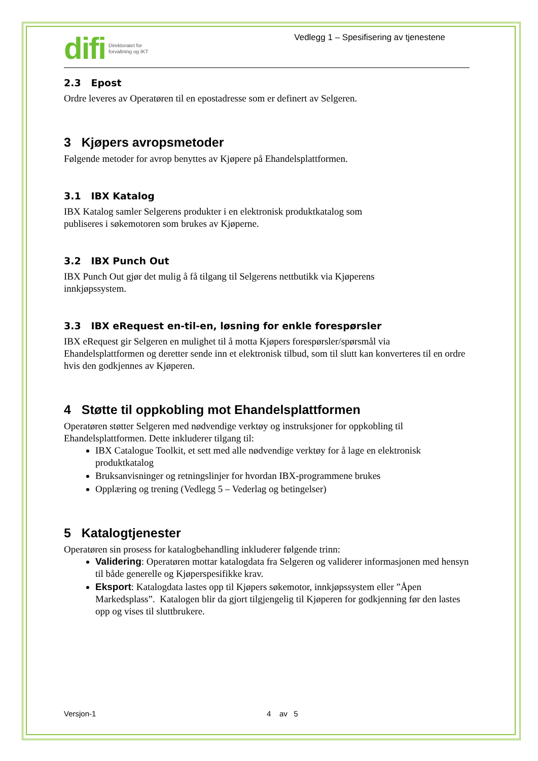difi Direktoratet for
forvaltning og IKT
Vedlegg 1 – Spesifisering av tjenestene
2.3 Epost
Ordre leveres av Operatøren til en epostadresse som er definert av Selgeren.
3 Kjøpers avropsmetoder
Følgende metoder for avrop benyttes av Kjøpere på Ehandelsplattformen.
3.1 IBX Katalog
IBX Katalog samler Selgerens produkter i en elektronisk produktkatalog som
publiseres i søkemotoren som brukes av Kjøperne.
3.2 IBX Punch Out
IBX Punch Out gjør det mulig å få tilgang til Selgerens nettbutikk via Kjøperens
innkjøpssystem.
3.3 IBX eRequest en-til-en, løsning for enkle forespørsler
IBX eRequest gir Selgeren en mulighet til å motta Kjøpers forespørsler/spørsmål via Ehandelsplattformen og deretter sende inn et elektronisk tilbud, som til slutt kan konverteres til en ordre hvis den godkjennes av Kjøperen.
4 Støtte til oppkobling mot Ehandelsplattformen
Operatøren støtter Selgeren med nødvendige verktøy og instruksjoner for oppkobling til Ehandelsplattformen. Dette inkluderer tilgang til:
IBX Catalogue Toolkit, et sett med alle nødvendige verktøy for å lage en elektronisk produktkatalog
Bruksanvisninger og retningslinjer for hvordan IBX-programmene brukes
Opplæring og trening (Vedlegg 5 – Vederlag og betingelser)
5 Katalogtjenester
Operatøren sin prosess for katalogbehandling inkluderer følgende trinn:
Validering: Operatøren mottar katalogdata fra Selgeren og validerer informasjonen med hensyn til både generelle og Kjøperspesifikke krav.
Eksport: Katalogdata lastes opp til Kjøpers søkemotor, innkjøpssystem eller ”Åpen Markedsplass”. Katalogen blir da gjort tilgjengelig til Kjøperen for godkjenning før den lastes opp og vises til sluttbrukere.
Versjon-1 4 av 5